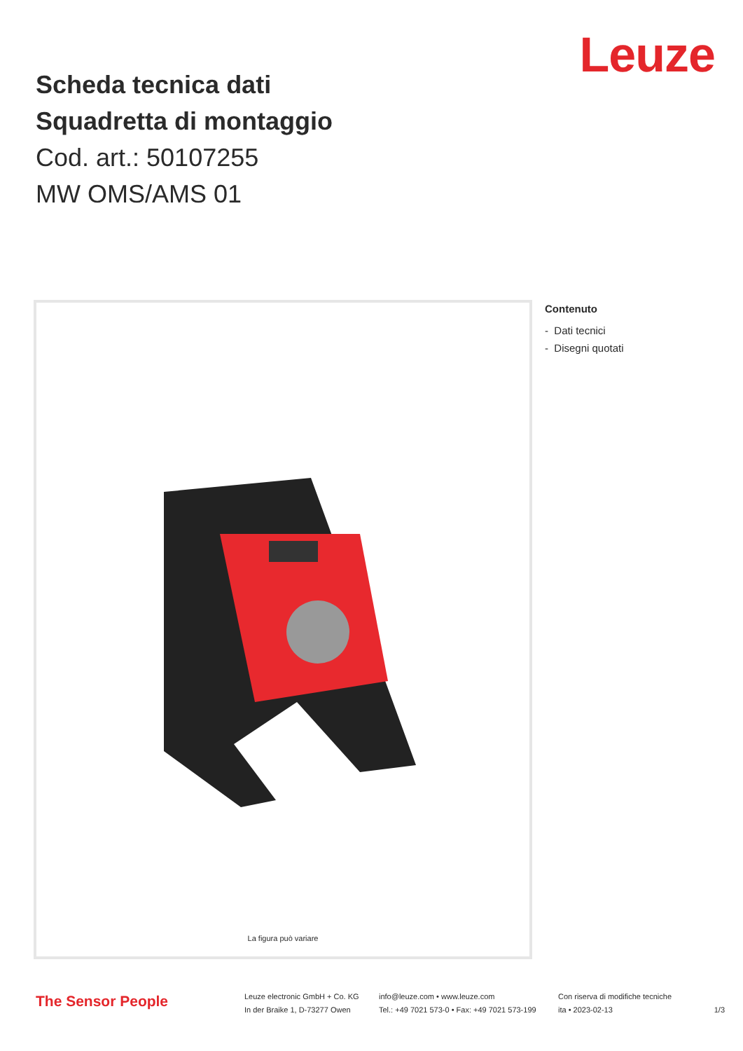Leuze
Scheda tecnica dati
Squadretta di montaggio
Cod. art.: 50107255
MW OMS/AMS 01
La figura può variare
Contenuto
- Dati tecnici
- Disegni quotati
The Sensor People
Leuze electronic GmbH + Co. KG
In der Braike 1, D-73277 Owen
info@leuze.com • www.leuze.com
Tel.: +49 7021 573-0 • Fax: +49 7021 573-199
Con riserva di modifiche tecniche
ita • 2023-02-13
1/3